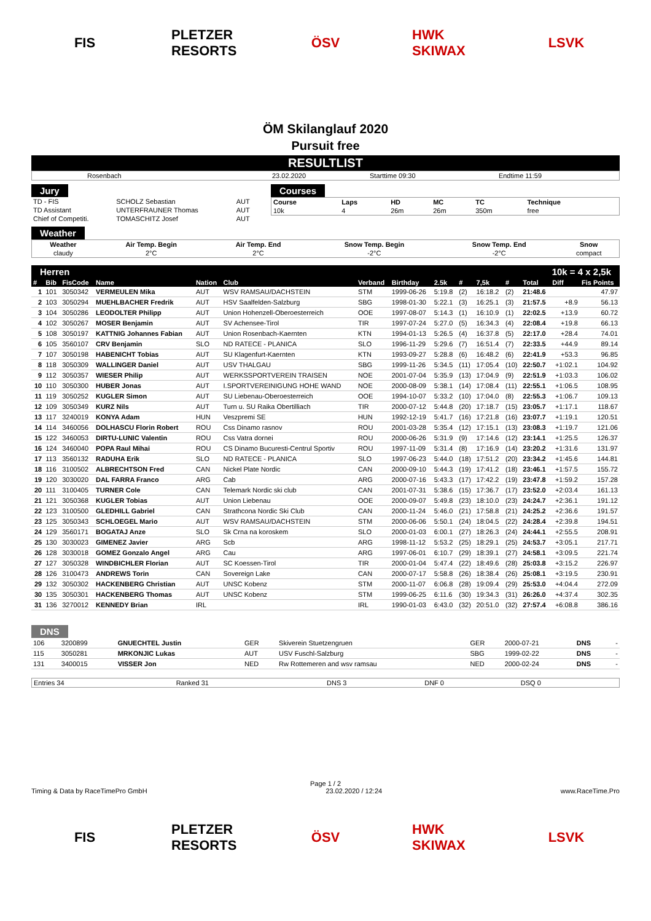FIS
PLETZER RESORTS
ÖSV
HWK SKIWAX
LSVK
ÖM Skilanglauf 2020
Pursuit free
RESULTLIST
| Rosenbach | 23.02.2020 | Starttime 09:30 | Endtime 11:59 |
Jury
| TD - FIS | SCHOLZ Sebastian | AUT |
| TD Assistant | UNTERFRAUNER Thomas | AUT |
| Chief of Competiti. | TOMASCHITZ Josef | AUT |
Courses
| Course | Laps | HD | MC | TC | Technique |
| 10k | 4 | 26m | 26m | 350m | free |
Weather
| Weather | Air Temp. Begin | Air Temp. End | Snow Temp. Begin | Snow Temp. End | Snow |
| claudy | 2°C | 2°C | -2°C | -2°C | compact |
Herren 10k = 4 x 2,5k
| # | Bib | FisCode | Name | Nation | Club | Verband | Birthday | 2.5k | # | 7,5k | # | Total | Diff | Fis Points |
| --- | --- | --- | --- | --- | --- | --- | --- | --- | --- | --- | --- | --- | --- | --- |
| 1 | 101 | 3050342 | VERMEULEN Mika | AUT | WSV RAMSAU/DACHSTEIN | STM | 1999-06-26 | 5:19.8 | (2) | 16:18.2 | (2) | 21:48.6 | | 47.97 |
| 2 | 103 | 3050294 | MUEHLBACHER Fredrik | AUT | HSV Saalfelden-Salzburg | SBG | 1998-01-30 | 5:22.1 | (3) | 16:25.1 | (3) | 21:57.5 | +8.9 | 56.13 |
| 3 | 104 | 3050286 | LEODOLTER Philipp | AUT | Union Hohenzell-Oberoesterreich | OOE | 1997-08-07 | 5:14.3 | (1) | 16:10.9 | (1) | 22:02.5 | +13.9 | 60.72 |
| 4 | 102 | 3050267 | MOSER Benjamin | AUT | SV Achensee-Tirol | TIR | 1997-07-24 | 5:27.0 | (5) | 16:34.3 | (4) | 22:08.4 | +19.8 | 66.13 |
| 5 | 108 | 3050197 | KATTNIG Johannes Fabian | AUT | Union Rosenbach-Kaernten | KTN | 1994-01-13 | 5:26.5 | (4) | 16:37.8 | (5) | 22:17.0 | +28.4 | 74.01 |
| 6 | 105 | 3560107 | CRV Benjamin | SLO | ND RATECE - PLANICA | SLO | 1996-11-29 | 5:29.6 | (7) | 16:51.4 | (7) | 22:33.5 | +44.9 | 89.14 |
| 7 | 107 | 3050198 | HABENICHT Tobias | AUT | SU Klagenfurt-Kaernten | KTN | 1993-09-27 | 5:28.8 | (6) | 16:48.2 | (6) | 22:41.9 | +53.3 | 96.85 |
| 8 | 118 | 3050309 | WALLINGER Daniel | AUT | USV THALGAU | SBG | 1999-11-26 | 5:34.5 | (11) | 17:05.4 | (10) | 22:50.7 | +1:02.1 | 104.92 |
| 9 | 112 | 3050357 | WIESER Philip | AUT | WERKSSPORTVEREIN TRAISEN | NOE | 2001-07-04 | 5:35.9 | (13) | 17:04.9 | (9) | 22:51.9 | +1:03.3 | 106.02 |
| 10 | 110 | 3050300 | HUBER Jonas | AUT | I.SPORTVEREINIGUNG HOHE WAND | NOE | 2000-08-09 | 5:38.1 | (14) | 17:08.4 | (11) | 22:55.1 | +1:06.5 | 108.95 |
| 11 | 119 | 3050252 | KUGLER Simon | AUT | SU Liebenau-Oberoesterreich | OOE | 1994-10-07 | 5:33.2 | (10) | 17:04.0 | (8) | 22:55.3 | +1:06.7 | 109.13 |
| 12 | 109 | 3050349 | KURZ Nils | AUT | Turn u. SU Raika Obertilliach | TIR | 2000-07-12 | 5:44.8 | (20) | 17:18.7 | (15) | 23:05.7 | +1:17.1 | 118.67 |
| 13 | 117 | 3240019 | KONYA Adam | HUN | Veszpremi SE | HUN | 1992-12-19 | 5:41.7 | (16) | 17:21.8 | (16) | 23:07.7 | +1:19.1 | 120.51 |
| 14 | 114 | 3460056 | DOLHASCU Florin Robert | ROU | Css Dinamo rasnov | ROU | 2001-03-28 | 5:35.4 | (12) | 17:15.1 | (13) | 23:08.3 | +1:19.7 | 121.06 |
| 15 | 122 | 3460053 | DIRTU-LUNIC Valentin | ROU | Css Vatra dornei | ROU | 2000-06-26 | 5:31.9 | (9) | 17:14.6 | (12) | 23:14.1 | +1:25.5 | 126.37 |
| 16 | 124 | 3460040 | POPA Raul Mihai | ROU | CS Dinamo Bucuresti-Centrul Sportiv | ROU | 1997-11-09 | 5:31.4 | (8) | 17:16.9 | (14) | 23:20.2 | +1:31.6 | 131.97 |
| 17 | 113 | 3560132 | RADUHA Erik | SLO | ND RATECE - PLANICA | SLO | 1997-06-23 | 5:44.0 | (18) | 17:51.2 | (20) | 23:34.2 | +1:45.6 | 144.81 |
| 18 | 116 | 3100502 | ALBRECHTSON Fred | CAN | Nickel Plate Nordic | CAN | 2000-09-10 | 5:44.3 | (19) | 17:41.2 | (18) | 23:46.1 | +1:57.5 | 155.72 |
| 19 | 120 | 3030020 | DAL FARRA Franco | ARG | Cab | ARG | 2000-07-16 | 5:43.3 | (17) | 17:42.2 | (19) | 23:47.8 | +1:59.2 | 157.28 |
| 20 | 111 | 3100405 | TURNER Cole | CAN | Telemark Nordic ski club | CAN | 2001-07-31 | 5:38.6 | (15) | 17:36.7 | (17) | 23:52.0 | +2:03.4 | 161.13 |
| 21 | 121 | 3050368 | KUGLER Tobias | AUT | Union Liebenau | OOE | 2000-09-07 | 5:49.8 | (23) | 18:10.0 | (23) | 24:24.7 | +2:36.1 | 191.12 |
| 22 | 123 | 3100500 | GLEDHILL Gabriel | CAN | Strathcona Nordic Ski Club | CAN | 2000-11-24 | 5:46.0 | (21) | 17:58.8 | (21) | 24:25.2 | +2:36.6 | 191.57 |
| 23 | 125 | 3050343 | SCHLOEGEL Mario | AUT | WSV RAMSAU/DACHSTEIN | STM | 2000-06-06 | 5:50.1 | (24) | 18:04.5 | (22) | 24:28.4 | +2:39.8 | 194.51 |
| 24 | 129 | 3560171 | BOGATAJ Anze | SLO | Sk Crna na koroskem | SLO | 2000-01-03 | 6:00.1 | (27) | 18:26.3 | (24) | 24:44.1 | +2:55.5 | 208.91 |
| 25 | 130 | 3030023 | GIMENEZ Javier | ARG | Scb | ARG | 1998-11-12 | 5:53.2 | (25) | 18:29.1 | (25) | 24:53.7 | +3:05.1 | 217.71 |
| 26 | 128 | 3030018 | GOMEZ Gonzalo Angel | ARG | Cau | ARG | 1997-06-01 | 6:10.7 | (29) | 18:39.1 | (27) | 24:58.1 | +3:09.5 | 221.74 |
| 27 | 127 | 3050328 | WINDBICHLER Florian | AUT | SC Koessen-Tirol | TIR | 2000-01-04 | 5:47.4 | (22) | 18:49.6 | (28) | 25:03.8 | +3:15.2 | 226.97 |
| 28 | 126 | 3100473 | ANDREWS Torin | CAN | Sovereign Lake | CAN | 2000-07-17 | 5:58.8 | (26) | 18:38.4 | (26) | 25:08.1 | +3:19.5 | 230.91 |
| 29 | 132 | 3050302 | HACKENBERG Christian | AUT | UNSC Kobenz | STM | 2000-11-07 | 6:06.8 | (28) | 19:09.4 | (29) | 25:53.0 | +4:04.4 | 272.09 |
| 30 | 135 | 3050301 | HACKENBERG Thomas | AUT | UNSC Kobenz | STM | 1999-06-25 | 6:11.6 | (30) | 19:34.3 | (31) | 26:26.0 | +4:37.4 | 302.35 |
| 31 | 136 | 3270012 | KENNEDY Brian | IRL | | IRL | 1990-01-03 | 6:43.0 | (32) | 20:51.0 | (32) | 27:57.4 | +6:08.8 | 386.16 |
DNS
| 106 | 3200899 | GNUECHTEL Justin | GER | Skiverein Stuetzengruen | GER | 2000-07-21 | DNS | - |
| 115 | 3050281 | MRKONJIC Lukas | AUT | USV Fuschl-Salzburg | SBG | 1999-02-22 | DNS | - |
| 131 | 3400015 | VISSER Jon | NED | Rw Rottemeren and wsv ramsau | NED | 2000-02-24 | DNS | - |
| Entries 34 | Ranked 31 | DNS 3 | DNF 0 | DSQ 0 |
Page 1 / 2
Timing & Data by RaceTimePro GmbH 23.02.2020 / 12:24 www.RaceTime.Pro
FIS
PLETZER RESORTS
ÖSV
HWK SKIWAX
LSVK